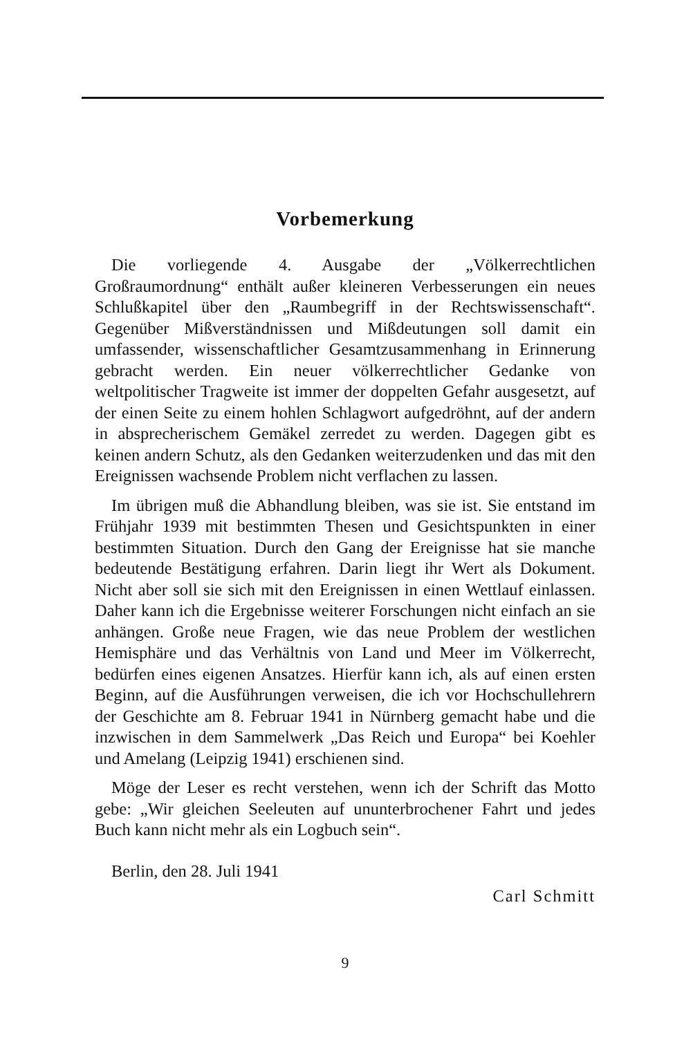Vorbemerkung
Die vorliegende 4. Ausgabe der „Völkerrechtlichen Großraumordnung“ enthält außer kleineren Verbesserungen ein neues Schlußkapitel über den „Raumbegriff in der Rechtswissenschaft“. Gegenüber Mißverständnissen und Mißdeutungen soll damit ein umfassender, wissenschaftlicher Gesamtzusammenhang in Erinnerung gebracht werden. Ein neuer völkerrechtlicher Gedanke von weltpolitischer Tragweite ist immer der doppelten Gefahr ausgesetzt, auf der einen Seite zu einem hohlen Schlagwort aufgedröhnt, auf der andern in absprecherischem Gemäkel zerredet zu werden. Dagegen gibt es keinen andern Schutz, als den Gedanken weiterzudenken und das mit den Ereignissen wachsende Problem nicht verflachen zu lassen.
Im übrigen muß die Abhandlung bleiben, was sie ist. Sie entstand im Frühjahr 1939 mit bestimmten Thesen und Gesichtspunkten in einer bestimmten Situation. Durch den Gang der Ereignisse hat sie manche bedeutende Bestätigung erfahren. Darin liegt ihr Wert als Dokument. Nicht aber soll sie sich mit den Ereignissen in einen Wettlauf einlassen. Daher kann ich die Ergebnisse weiterer Forschungen nicht einfach an sie anhängen. Große neue Fragen, wie das neue Problem der westlichen Hemisphäre und das Verhältnis von Land und Meer im Völkerrecht, bedürfen eines eigenen Ansatzes. Hierfür kann ich, als auf einen ersten Beginn, auf die Ausführungen verweisen, die ich vor Hochschullehrern der Geschichte am 8. Februar 1941 in Nürnberg gemacht habe und die inzwischen in dem Sammelwerk „Das Reich und Europa“ bei Koehler und Amelang (Leipzig 1941) erschienen sind.
Möge der Leser es recht verstehen, wenn ich der Schrift das Motto gebe: „Wir gleichen Seeleuten auf ununterbrochener Fahrt und jedes Buch kann nicht mehr als ein Logbuch sein“.
Berlin, den 28. Juli 1941
Carl Schmitt
9